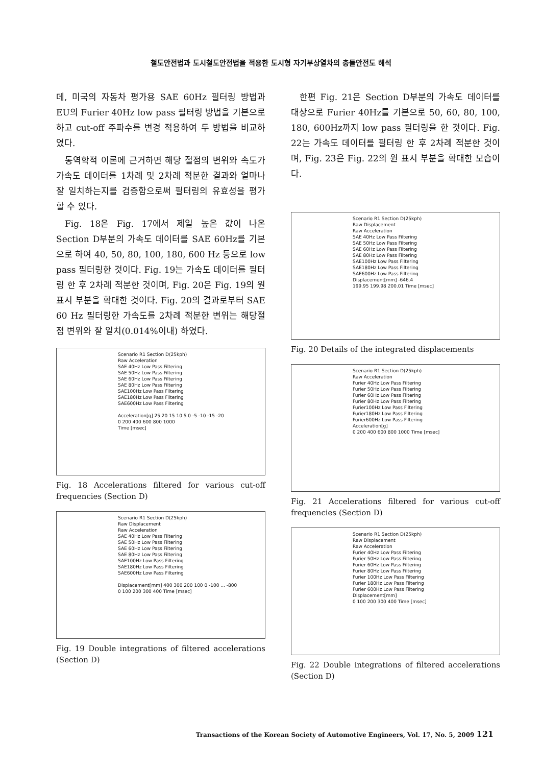철도안전법과 도시철도안전법을 적용한 도시형 자기부상열차의 충돌안전도 해석
데, 미국의 자동차 평가용 SAE 60Hz 필터링 방법과 EU의 Furier 40Hz low pass 필터링 방법을 기본으로 하고 cut-off 주파수를 변경 적용하여 두 방법을 비교하였다.
동역학적 이론에 근거하면 해당 절점의 변위와 속도가 가속도 데이터를 1차례 및 2차례 적분한 결과와 얼마나 잘 일치하는지를 검증함으로써 필터링의 유효성을 평가할 수 있다.
Fig. 18은 Fig. 17에서 제일 높은 값이 나온 Section D부분의 가속도 데이터를 SAE 60Hz를 기본으로 하여 40, 50, 80, 100, 180, 600 Hz 등으로 low pass 필터링한 것이다. Fig. 19는 가속도 데이터를 필터링 한 후 2차례 적분한 것이며, Fig. 20은 Fig. 19의 원 표시 부분을 확대한 것이다. Fig. 20의 결과로부터 SAE 60 Hz 필터링한 가속도를 2차례 적분한 변위는 해당절점 변위와 잘 일치(0.014%이내) 하였다.
Scenario R1 Section D(25kph)
Raw Acceleration
SAE 40Hz Low Pass Filtering
SAE 50Hz Low Pass Filtering
SAE 60Hz Low Pass Filtering
SAE 80Hz Low Pass Filtering
SAE100Hz Low Pass Filtering
SAE180Hz Low Pass Filtering
SAE600Hz Low Pass Filtering
Acceleration[g] 25 20 15 10 5 0 -5 -10 -15 -20
0 200 400 600 800 1000
Time [msec]
Fig. 18 Accelerations filtered for various cut-off frequencies (Section D)
Scenario R1 Section D(25kph)
Raw Displacement
Raw Acceleration
SAE 40Hz Low Pass Filtering
SAE 50Hz Low Pass Filtering
SAE 60Hz Low Pass Filtering
SAE 80Hz Low Pass Filtering
SAE100Hz Low Pass Filtering
SAE180Hz Low Pass Filtering
SAE600Hz Low Pass Filtering
Displacement[mm] 400 300 200 100 0 -100 ... -800
0 100 200 300 400 Time [msec]
Fig. 19 Double integrations of filtered accelerations (Section D)
한편 Fig. 21은 Section D부분의 가속도 데이터를 대상으로 Furier 40Hz를 기본으로 50, 60, 80, 100, 180, 600Hz까지 low pass 필터링을 한 것이다. Fig. 22는 가속도 데이터를 필터링 한 후 2차례 적분한 것이며, Fig. 23은 Fig. 22의 원 표시 부분을 확대한 모습이다.
Scenario R1 Section D(25kph)
Raw Displacement
Raw Acceleration
SAE 40Hz Low Pass Filtering
SAE 50Hz Low Pass Filtering
SAE 60Hz Low Pass Filtering
SAE 80Hz Low Pass Filtering
SAE100Hz Low Pass Filtering
SAE180Hz Low Pass Filtering
SAE600Hz Low Pass Filtering
Displacement[mm] -646.4
199.95 199.98 200.01 Time [msec]
Fig. 20 Details of the integrated displacements
Scenario R1 Section D(25kph)
Raw Acceleration
Furier 40Hz Low Pass Filtering
Furier 50Hz Low Pass Filtering
Furier 60Hz Low Pass Filtering
Furier 80Hz Low Pass Filtering
Furier100Hz Low Pass Filtering
Furier180Hz Low Pass Filtering
Furier600Hz Low Pass Filtering
Acceleration[g]
0 200 400 600 800 1000 Time [msec]
Fig. 21 Accelerations filtered for various cut-off frequencies (Section D)
Scenario R1 Section D(25kph)
Raw Displacement
Raw Acceleration
Furier 40Hz Low Pass Filtering
Furier 50Hz Low Pass Filtering
Furier 60Hz Low Pass Filtering
Furier 80Hz Low Pass Filtering
Furier 100Hz Low Pass Filtering
Furier 180Hz Low Pass Filtering
Furier 600Hz Low Pass Filtering
Displacement[mm]
0 100 200 300 400 Time [msec]
Fig. 22 Double integrations of filtered accelerations (Section D)
Transactions of the Korean Society of Automotive Engineers, Vol. 17, No. 5, 2009 121